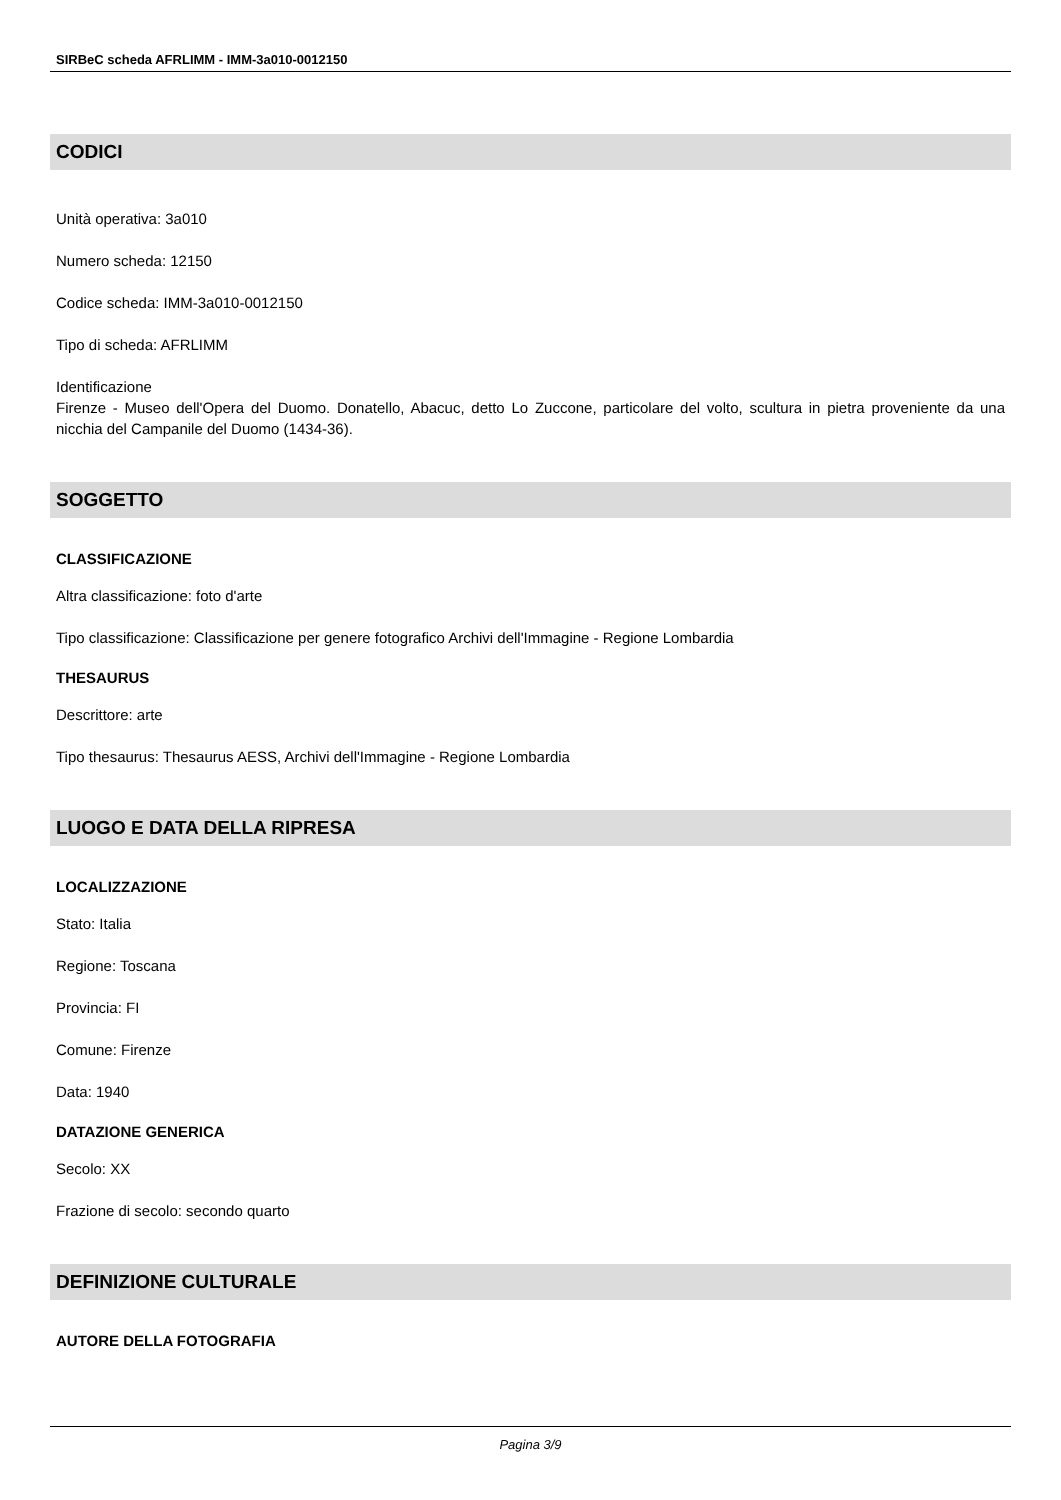SIRBeC scheda AFRLIMM - IMM-3a010-0012150
CODICI
Unità operativa: 3a010
Numero scheda: 12150
Codice scheda: IMM-3a010-0012150
Tipo di scheda: AFRLIMM
Identificazione
Firenze - Museo dell'Opera del Duomo. Donatello, Abacuc, detto Lo Zuccone, particolare del volto, scultura in pietra proveniente da una nicchia del Campanile del Duomo (1434-36).
SOGGETTO
CLASSIFICAZIONE
Altra classificazione: foto d'arte
Tipo classificazione: Classificazione per genere fotografico Archivi dell'Immagine - Regione Lombardia
THESAURUS
Descrittore: arte
Tipo thesaurus: Thesaurus AESS, Archivi dell'Immagine - Regione Lombardia
LUOGO E DATA DELLA RIPRESA
LOCALIZZAZIONE
Stato: Italia
Regione: Toscana
Provincia: FI
Comune: Firenze
Data: 1940
DATAZIONE GENERICA
Secolo: XX
Frazione di secolo: secondo quarto
DEFINIZIONE CULTURALE
AUTORE DELLA FOTOGRAFIA
Pagina 3/9